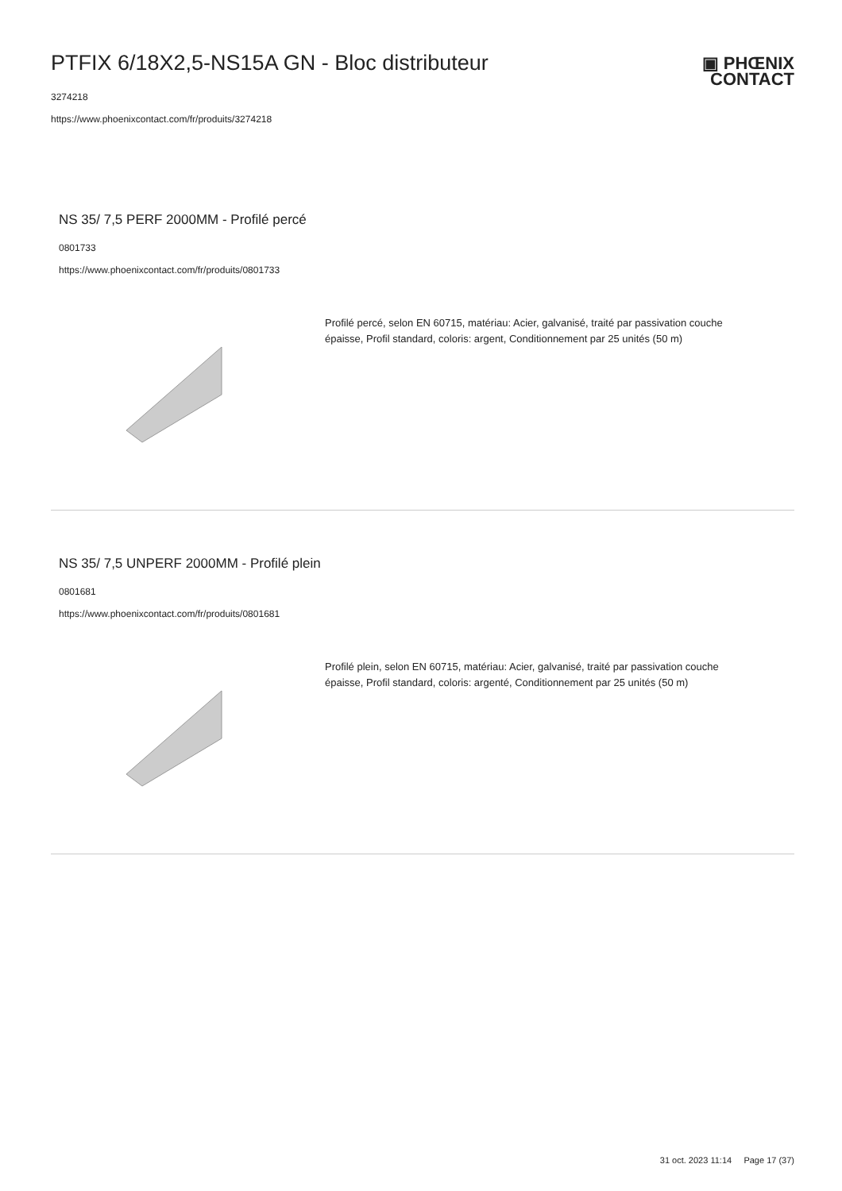PTFIX 6/18X2,5-NS15A GN - Bloc distributeur
3274218
https://www.phoenixcontact.com/fr/produits/3274218
▣ PHŒNIX
CONTACT
NS 35/ 7,5 PERF 2000MM - Profilé percé
0801733
https://www.phoenixcontact.com/fr/produits/0801733
Profilé percé, selon EN 60715, matériau: Acier, galvanisé, traité par passivation couche épaisse, Profil standard, coloris: argent, Conditionnement par 25 unités (50 m)
NS 35/ 7,5 UNPERF 2000MM - Profilé plein
0801681
https://www.phoenixcontact.com/fr/produits/0801681
Profilé plein, selon EN 60715, matériau: Acier, galvanisé, traité par passivation couche épaisse, Profil standard, coloris: argenté, Conditionnement par 25 unités (50 m)
31 oct. 2023 11:14 Page 17 (37)